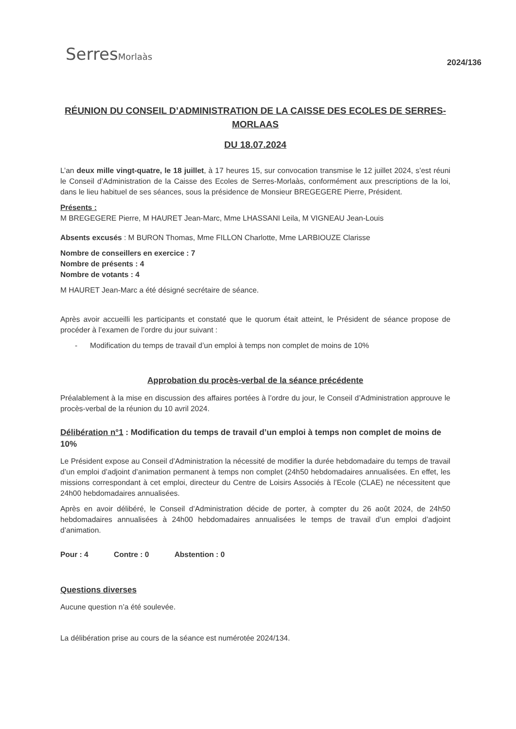SerresMorlaàs
2024/136
RÉUNION DU CONSEIL D’ADMINISTRATION DE LA CAISSE DES ECOLES DE SERRES-MORLAAS
DU 18.07.2024
L’an deux mille vingt-quatre, le 18 juillet, à 17 heures 15, sur convocation transmise le 12 juillet 2024, s’est réuni le Conseil d’Administration de la Caisse des Ecoles de Serres-Morlaàs, conformément aux prescriptions de la loi, dans le lieu habituel de ses séances, sous la présidence de Monsieur BREGEGERE Pierre, Président.
Présents :
M BREGEGERE Pierre, M HAURET Jean-Marc, Mme LHASSANI Leila, M VIGNEAU Jean-Louis
Absents excusés : M BURON Thomas, Mme FILLON Charlotte, Mme LARBIOUZE Clarisse
Nombre de conseillers en exercice : 7
Nombre de présents : 4
Nombre de votants : 4
M HAURET Jean-Marc a été désigné secrétaire de séance.
Après avoir accueilli les participants et constaté que le quorum était atteint, le Président de séance propose de procéder à l’examen de l’ordre du jour suivant :
- Modification du temps de travail d’un emploi à temps non complet de moins de 10%
Approbation du procès-verbal de la séance précédente
Préalablement à la mise en discussion des affaires portées à l’ordre du jour, le Conseil d’Administration approuve le procès-verbal de la réunion du 10 avril 2024.
Délibération n°1 : Modification du temps de travail d’un emploi à temps non complet de moins de 10%
Le Président expose au Conseil d’Administration la nécessité de modifier la durée hebdomadaire du temps de travail d’un emploi d’adjoint d’animation permanent à temps non complet (24h50 hebdomadaires annualisées. En effet, les missions correspondant à cet emploi, directeur du Centre de Loisirs Associés à l’Ecole (CLAE) ne nécessitent que 24h00 hebdomadaires annualisées.
Après en avoir délibéré, le Conseil d’Administration décide de porter, à compter du 26 août 2024, de 24h50 hebdomadaires annualisées à 24h00 hebdomadaires annualisées le temps de travail d’un emploi d’adjoint d’animation.
Pour : 4 Contre : 0 Abstention : 0
Questions diverses
Aucune question n’a été soulevée.
La délibération prise au cours de la séance est numérotée 2024/134.